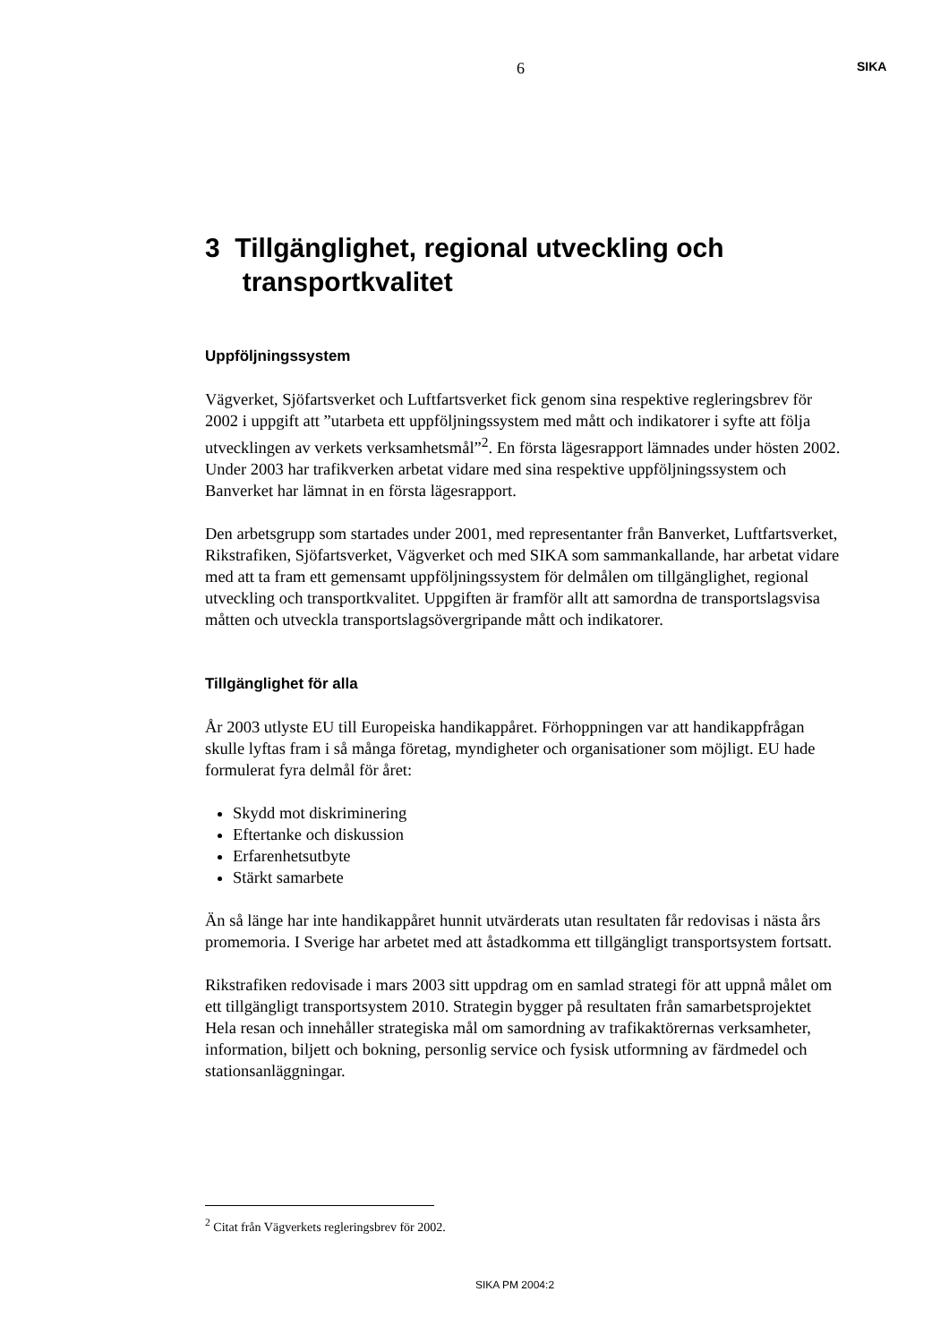6 SIKA
3 Tillgänglighet, regional utveckling och
transportkvalitet
Uppföljningssystem
Vägverket, Sjöfartsverket och Luftfartsverket fick genom sina respektive regleringsbrev för 2002 i uppgift att ”utarbeta ett uppföljningssystem med mått och indikatorer i syfte att följa utvecklingen av verkets verksamhetsmål”<sup>2</sup>. En första lägesrapport lämnades under hösten 2002. Under 2003 har trafikverken arbetat vidare med sina respektive uppföljningssystem och Banverket har lämnat in en första lägesrapport.
Den arbetsgrupp som startades under 2001, med representanter från Banverket, Luftfartsverket, Rikstrafiken, Sjöfartsverket, Vägverket och med SIKA som sammankallande, har arbetat vidare med att ta fram ett gemensamt uppföljningssystem för delmålen om tillgänglighet, regional utveckling och transportkvalitet. Uppgiften är framför allt att samordna de transportslagsvisa måtten och utveckla transportslagsövergripande mått och indikatorer.
Tillgänglighet för alla
År 2003 utlyste EU till Europeiska handikappåret. Förhoppningen var att handikappfrågan skulle lyftas fram i så många företag, myndigheter och organisationer som möjligt. EU hade formulerat fyra delmål för året:
Skydd mot diskriminering
Eftertanke och diskussion
Erfarenhetsutbyte
Stärkt samarbete
Än så länge har inte handikappåret hunnit utvärderats utan resultaten får redovisas i nästa års promemoria. I Sverige har arbetet med att åstadkomma ett tillgängligt transportsystem fortsatt.
Rikstrafiken redovisade i mars 2003 sitt uppdrag om en samlad strategi för att uppnå målet om ett tillgängligt transportsystem 2010. Strategin bygger på resultaten från samarbetsprojektet Hela resan och innehåller strategiska mål om samordning av trafikaktörernas verksamheter, information, biljett och bokning, personlig service och fysisk utformning av färdmedel och stationsanläggningar.
<sup>2</sup> Citat från Vägverkets regleringsbrev för 2002.
SIKA PM 2004:2